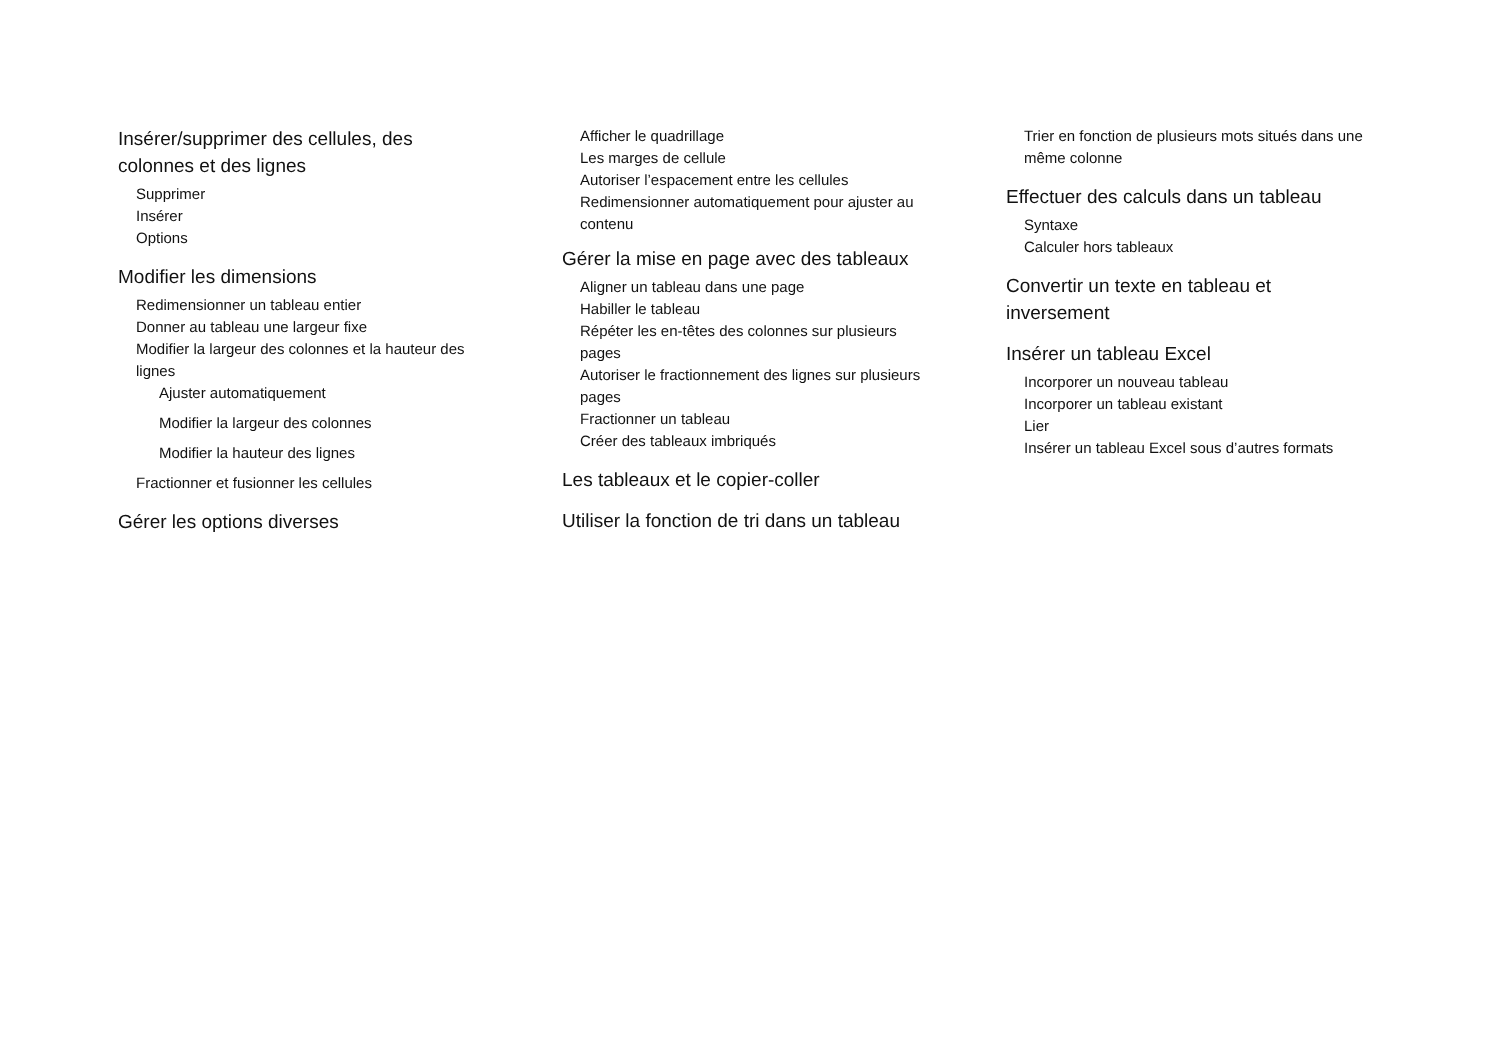Insérer/supprimer des cellules, des colonnes et des lignes
Supprimer
Insérer
Options
Modifier les dimensions
Redimensionner un tableau entier
Donner au tableau une largeur fixe
Modifier la largeur des colonnes et la hauteur des lignes
Ajuster automatiquement
Modifier la largeur des colonnes
Modifier la hauteur des lignes
Fractionner et fusionner les cellules
Gérer les options diverses
Afficher le quadrillage
Les marges de cellule
Autoriser l’espacement entre les cellules
Redimensionner automatiquement pour ajuster au contenu
Gérer la mise en page avec des tableaux
Aligner un tableau dans une page
Habiller le tableau
Répéter les en-têtes des colonnes sur plusieurs pages
Autoriser le fractionnement des lignes sur plusieurs pages
Fractionner un tableau
Créer des tableaux imbriqués
Les tableaux et le copier-coller
Utiliser la fonction de tri dans un tableau
Trier en fonction de plusieurs mots situés dans une même colonne
Effectuer des calculs dans un tableau
Syntaxe
Calculer hors tableaux
Convertir un texte en tableau et inversement
Insérer un tableau Excel
Incorporer un nouveau tableau
Incorporer un tableau existant
Lier
Insérer un tableau Excel sous d’autres formats